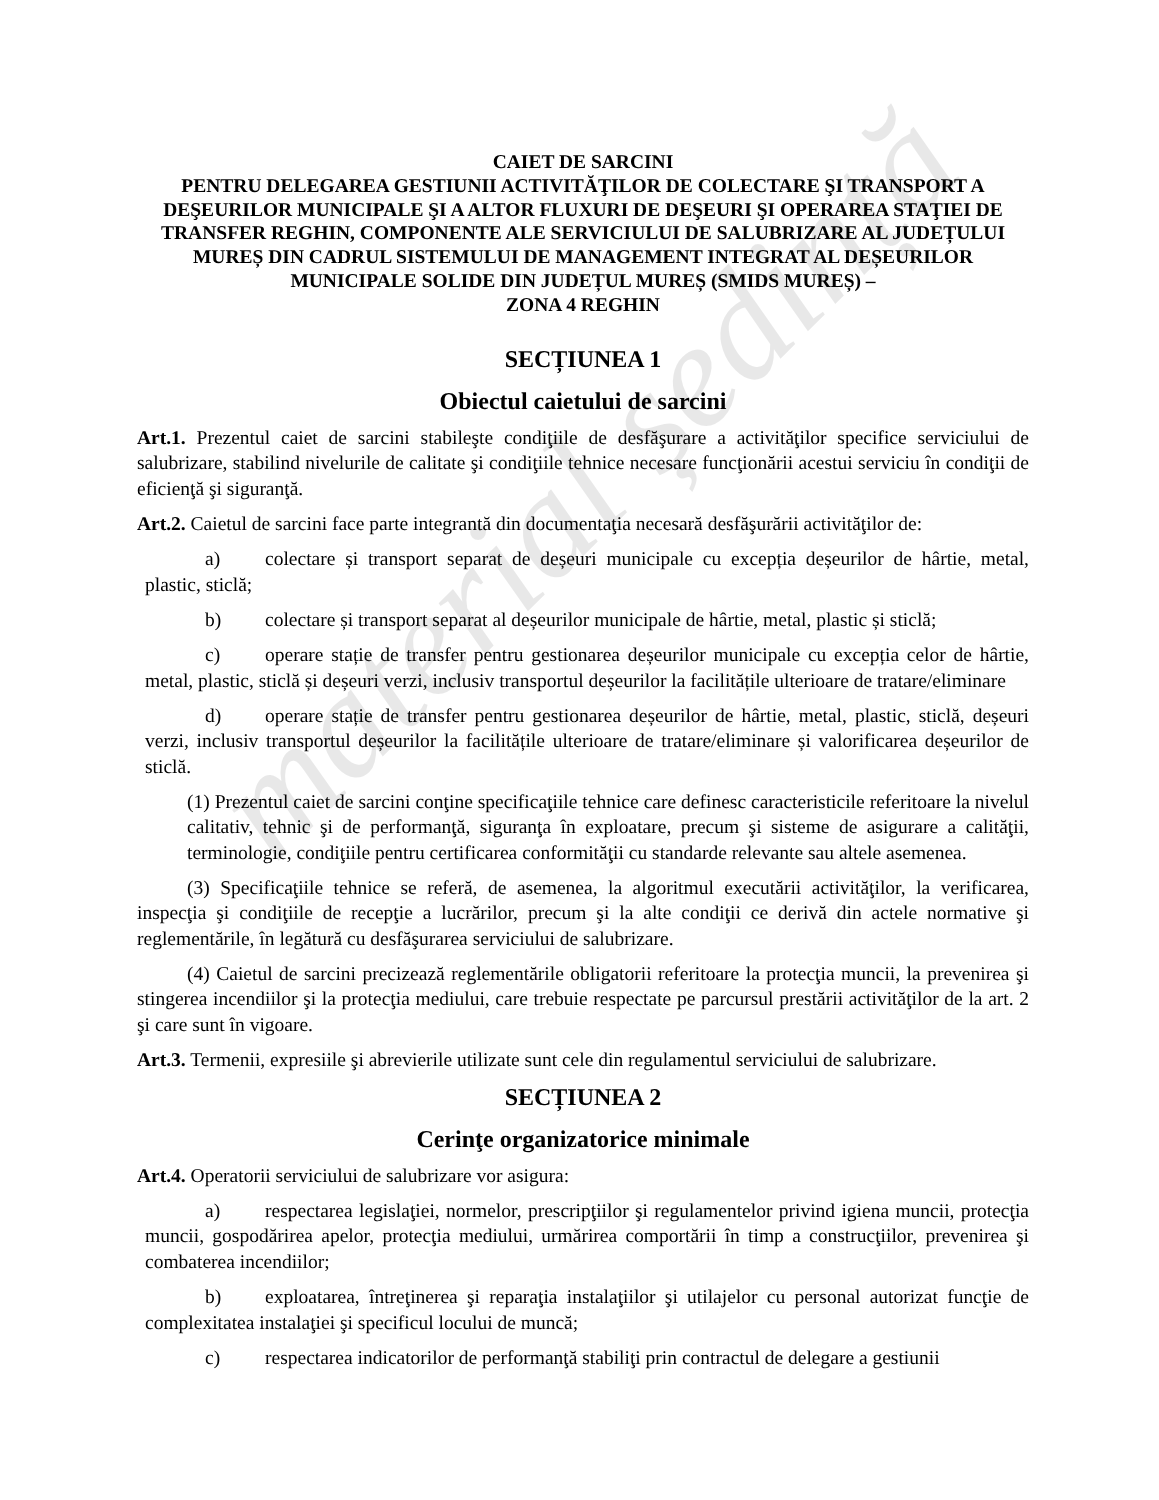material ședință
CAIET DE SARCINI
PENTRU DELEGAREA GESTIUNII ACTIVITĂŢILOR DE COLECTARE ŞI TRANSPORT A DEŞEURILOR MUNICIPALE ŞI A ALTOR FLUXURI DE DEŞEURI ŞI OPERAREA STAŢIEI DE TRANSFER REGHIN, COMPONENTE ALE SERVICIULUI DE SALUBRIZARE AL JUDEȚULUI MUREȘ DIN CADRUL SISTEMULUI DE MANAGEMENT INTEGRAT AL DEȘEURILOR MUNICIPALE SOLIDE DIN JUDEȚUL MUREȘ (SMIDS MUREȘ) –
ZONA 4 REGHIN
SECȚIUNEA 1
Obiectul caietului de sarcini
Art.1. Prezentul caiet de sarcini stabileşte condiţiile de desfăşurare a activităţilor specifice serviciului de salubrizare, stabilind nivelurile de calitate şi condiţiile tehnice necesare funcţionării acestui serviciu în condiţii de eficienţă şi siguranţă.
Art.2. Caietul de sarcini face parte integrantă din documentaţia necesară desfăşurării activităţilor de:
a) colectare și transport separat de deșeuri municipale cu excepția deșeurilor de hârtie, metal, plastic, sticlă;
b) colectare și transport separat al deșeurilor municipale de hârtie, metal, plastic și sticlă;
c) operare stație de transfer pentru gestionarea deșeurilor municipale cu excepția celor de hârtie, metal, plastic, sticlă și deșeuri verzi, inclusiv transportul deșeurilor la facilitățile ulterioare de tratare/eliminare
d) operare stație de transfer pentru gestionarea deșeurilor de hârtie, metal, plastic, sticlă, deșeuri verzi, inclusiv transportul deșeurilor la facilitățile ulterioare de tratare/eliminare și valorificarea deșeurilor de sticlă.
(1) Prezentul caiet de sarcini conţine specificaţiile tehnice care definesc caracteristicile referitoare la nivelul calitativ, tehnic şi de performanţă, siguranţa în exploatare, precum şi sisteme de asigurare a calităţii, terminologie, condiţiile pentru certificarea conformităţii cu standarde relevante sau altele asemenea.
(3) Specificaţiile tehnice se referă, de asemenea, la algoritmul executării activităţilor, la verificarea, inspecţia şi condiţiile de recepţie a lucrărilor, precum şi la alte condiţii ce derivă din actele normative şi reglementările, în legătură cu desfăşurarea serviciului de salubrizare.
(4) Caietul de sarcini precizează reglementările obligatorii referitoare la protecţia muncii, la prevenirea şi stingerea incendiilor şi la protecţia mediului, care trebuie respectate pe parcursul prestării activităţilor de la art. 2 şi care sunt în vigoare.
Art.3. Termenii, expresiile şi abrevierile utilizate sunt cele din regulamentul serviciului de salubrizare.
SECȚIUNEA 2
Cerinţe organizatorice minimale
Art.4. Operatorii serviciului de salubrizare vor asigura:
a) respectarea legislaţiei, normelor, prescripţiilor şi regulamentelor privind igiena muncii, protecţia muncii, gospodărirea apelor, protecţia mediului, urmărirea comportării în timp a construcţiilor, prevenirea şi combaterea incendiilor;
b) exploatarea, întreţinerea şi reparaţia instalaţiilor şi utilajelor cu personal autorizat funcţie de complexitatea instalaţiei şi specificul locului de muncă;
c) respectarea indicatorilor de performanţă stabiliţi prin contractul de delegare a gestiunii